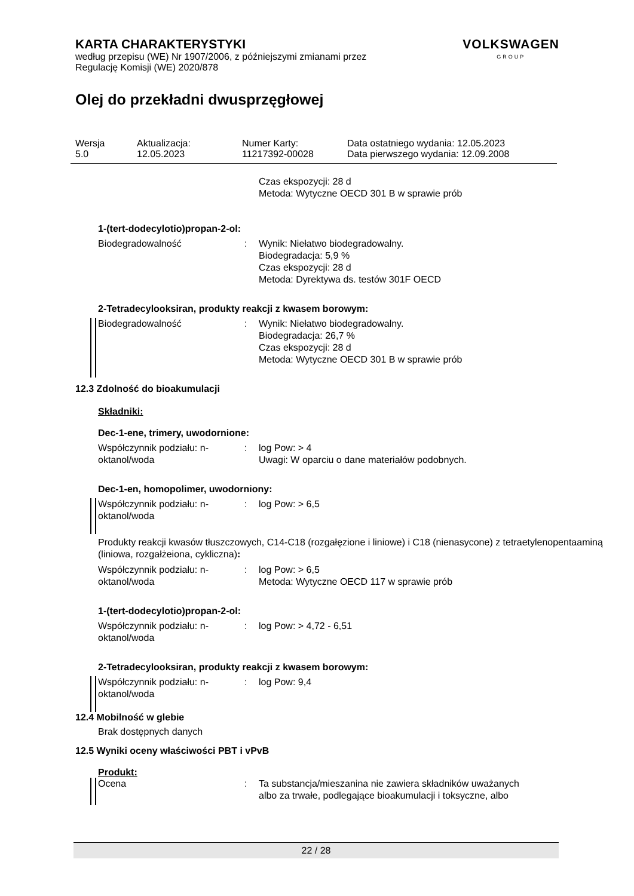KARTA CHARAKTERYSTYKI
według przepisu (WE) Nr 1907/2006, z późniejszymi zmianami przez
Regulację Komisji (WE) 2020/878
VOLKSWAGEN
GROUP
Olej do przekładni dwusprzęgłowej
| Wersja 5.0 | Aktualizacja: 12.05.2023 | Numer Karty: 11217392-00028 | Data ostatniego wydania: 12.05.2023 Data pierwszego wydania: 12.09.2008 |
| | | Czas ekspozycji: 28 d Metoda: Wytyczne OECD 301 B w sprawie prób |
1-(tert-dodecylotio)propan-2-ol:
| Biodegradowalność | : | Wynik: Niełatwo biodegradowalny. Biodegradacja: 5,9 % Czas ekspozycji: 28 d Metoda: Dyrektywa ds. testów 301F OECD |
2-Tetradecylooksiran, produkty reakcji z kwasem borowym:
| Biodegradowalność | : | Wynik: Niełatwo biodegradowalny. Biodegradacja: 26,7 % Czas ekspozycji: 28 d Metoda: Wytyczne OECD 301 B w sprawie prób |
12.3 Zdolność do bioakumulacji
Składniki:
Dec-1-ene, trimery, uwodornione:
| Współczynnik podziału: n- oktanol/woda | : | log Pow: > 4 Uwagi: W oparciu o dane materiałów podobnych. |
Dec-1-en, homopolimer, uwodorniony:
| Współczynnik podziału: n- oktanol/woda | : | log Pow: > 6,5 |
Produkty reakcji kwasów tłuszczowych, C14-C18 (rozgałęzione i liniowe) i C18 (nienasycone) z tetraetylenopentaaminą (liniowa, rozgałżeiona, cykliczna):
| Współczynnik podziału: n- oktanol/woda | : | log Pow: > 6,5 Metoda: Wytyczne OECD 117 w sprawie prób |
1-(tert-dodecylotio)propan-2-ol:
| Współczynnik podziału: n- oktanol/woda | : | log Pow: > 4,72 - 6,51 |
2-Tetradecylooksiran, produkty reakcji z kwasem borowym:
| Współczynnik podziału: n- oktanol/woda | : | log Pow: 9,4 |
12.4 Mobilność w glebie
Brak dostępnych danych
12.5 Wyniki oceny właściwości PBT i vPvB
Produkt:
| Ocena | : | Ta substancja/mieszanina nie zawiera składników uważanych albo za trwałe, podlegające bioakumulacji i toksyczne, albo |
22 / 28